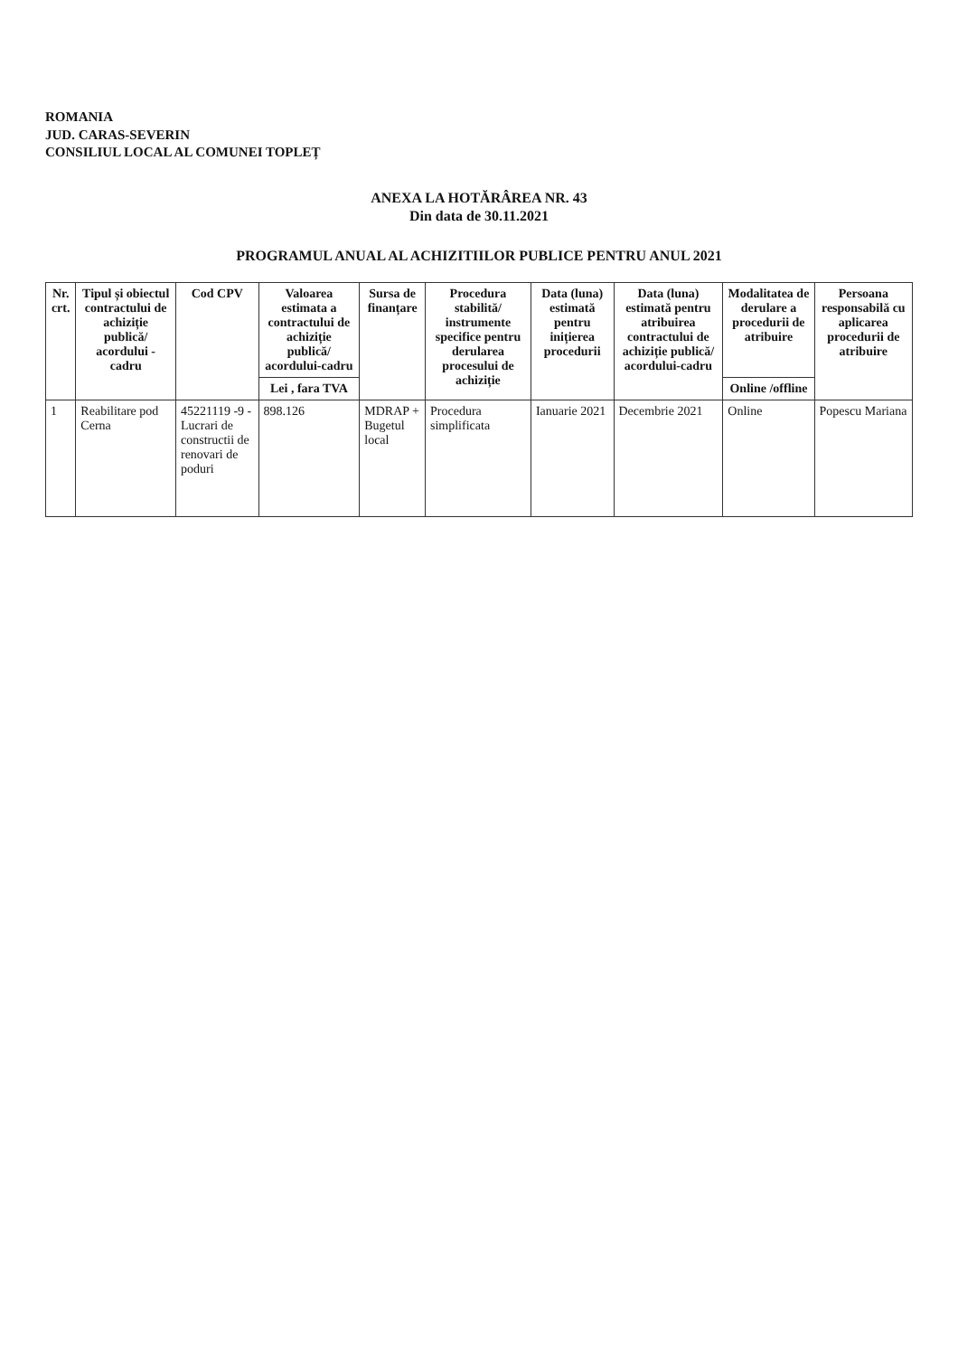ROMANIA
JUD. CARAS-SEVERIN
CONSILIUL LOCAL AL COMUNEI TOPLEȚ
ANEXA LA HOTĂRÂREA NR. 43
Din data de 30.11.2021
PROGRAMUL ANUAL AL ACHIZITIILOR PUBLICE PENTRU ANUL 2021
| Nr. crt. | Tipul și obiectul contractului de achiziție publică/ acordului - cadru | Cod CPV | Valoarea estimata a contractului de achiziție publică/ acordului-cadru | Sursa de finanțare | Procedura stabilită/ instrumente specifice pentru derularea procesului de achiziție | Data (luna) estimată pentru inițierea procedurii | Data (luna) estimată pentru atribuirea contractului de achiziție publică/ acordului-cadru | Modalitatea de derulare a procedurii de atribuire | Persoana responsabilă cu aplicarea procedurii de atribuire |
| --- | --- | --- | --- | --- | --- | --- | --- | --- | --- |
| | | | Lei , fara TVA | | | | | Online /offline | |
| 1 | Reabilitare pod Cerna | 45221119 -9 - Lucrari de constructii de renovari de poduri | 898.126 | MDRAP + Bugetul local | Procedura simplificata | Ianuarie 2021 | Decembrie 2021 | Online | Popescu Mariana |